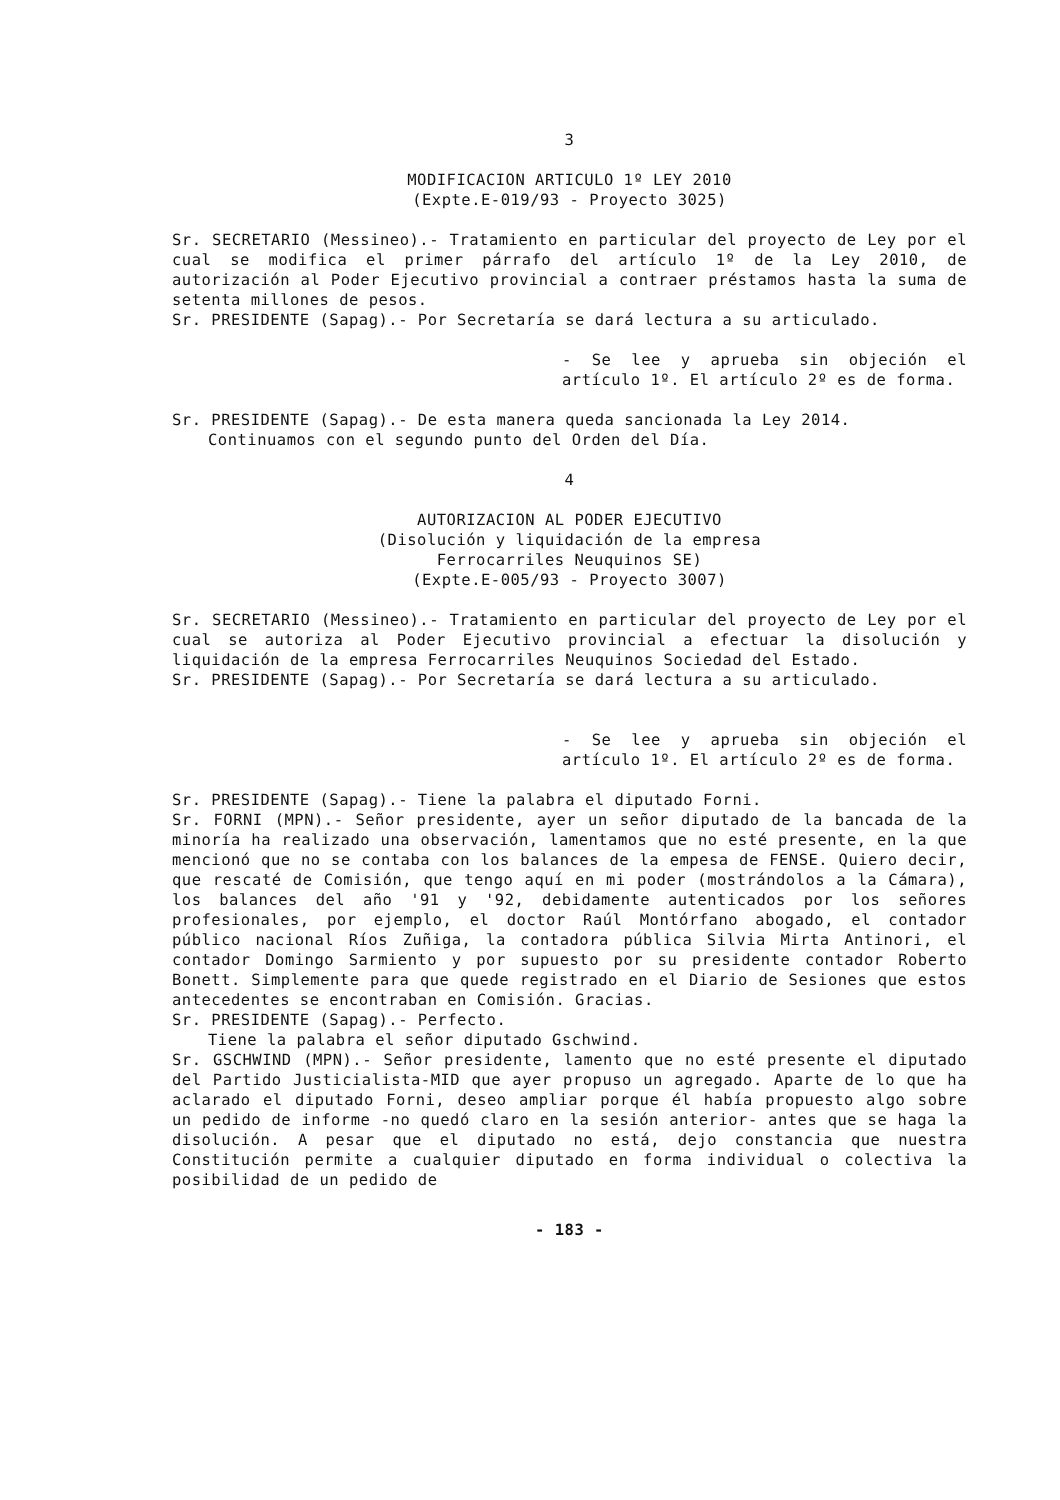3
MODIFICACION ARTICULO 1º LEY 2010
(Expte.E-019/93 - Proyecto 3025)
Sr. SECRETARIO (Messineo).- Tratamiento en particular del proyecto de Ley por el cual se modifica el primer párrafo del artículo 1º de la Ley 2010, de autorización al Poder Ejecutivo provincial a contraer préstamos hasta la suma de setenta millones de pesos.
Sr. PRESIDENTE (Sapag).- Por Secretaría se dará lectura a su articulado.
- Se lee y aprueba sin objeción el artículo 1º. El artículo 2º es de forma.
Sr. PRESIDENTE (Sapag).- De esta manera queda sancionada la Ley 2014.
Continuamos con el segundo punto del Orden del Día.
4
AUTORIZACION AL PODER EJECUTIVO
(Disolución y liquidación de la empresa
Ferrocarriles Neuquinos SE)
(Expte.E-005/93 - Proyecto 3007)
Sr. SECRETARIO (Messineo).- Tratamiento en particular del proyecto de Ley por el cual se autoriza al Poder Ejecutivo provincial a efectuar la disolución y liquidación de la empresa Ferrocarriles Neuquinos Sociedad del Estado.
Sr. PRESIDENTE (Sapag).- Por Secretaría se dará lectura a su articulado.
- Se lee y aprueba sin objeción el artículo 1º. El artículo 2º es de forma.
Sr. PRESIDENTE (Sapag).- Tiene la palabra el diputado Forni.
Sr. FORNI (MPN).- Señor presidente, ayer un señor diputado de la bancada de la minoría ha realizado una observación, lamentamos que no esté presente, en la que mencionó que no se contaba con los balances de la empesa de FENSE. Quiero decir, que rescaté de Comisión, que tengo aquí en mi poder (mostrándolos a la Cámara), los balances del año '91 y '92, debidamente autenticados por los señores profesionales, por ejemplo, el doctor Raúl Montórfano abogado, el contador público nacional Ríos Zuñiga, la contadora pública Silvia Mirta Antinori, el contador Domingo Sarmiento y por supuesto por su presidente contador Roberto Bonett. Simplemente para que quede registrado en el Diario de Sesiones que estos antecedentes se encontraban en Comisión. Gracias.
Sr. PRESIDENTE (Sapag).- Perfecto.
Tiene la palabra el señor diputado Gschwind.
Sr. GSCHWIND (MPN).- Señor presidente, lamento que no esté presente el diputado del Partido Justicialista-MID que ayer propuso un agregado. Aparte de lo que ha aclarado el diputado Forni, deseo ampliar porque él había propuesto algo sobre un pedido de informe -no quedó claro en la sesión anterior- antes que se haga la disolución. A pesar que el diputado no está, dejo constancia que nuestra Constitución permite a cualquier diputado en forma individual o colectiva la posibilidad de un pedido de
- 183 -